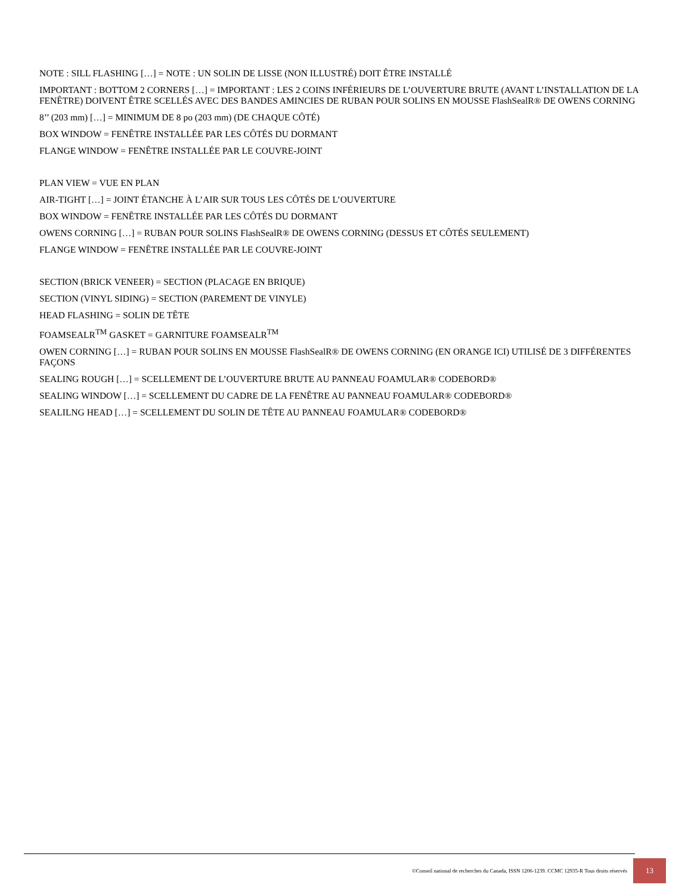NOTE : SILL FLASHING […] = NOTE : UN SOLIN DE LISSE (NON ILLUSTRÉ) DOIT ÊTRE INSTALLÉ
IMPORTANT : BOTTOM 2 CORNERS […] = IMPORTANT : LES 2 COINS INFÉRIEURS DE L’OUVERTURE BRUTE (AVANT L’INSTALLATION DE LA FENÊTRE) DOIVENT ÊTRE SCELLÉS AVEC DES BANDES AMINCIES DE RUBAN POUR SOLINS EN MOUSSE FlashSealR® DE OWENS CORNING
8’’ (203 mm) […] = MINIMUM DE 8 po (203 mm) (DE CHAQUE CÔTÉ)
BOX WINDOW = FENÊTRE INSTALLÉE PAR LES CÔTÉS DU DORMANT
FLANGE WINDOW = FENÊTRE INSTALLÉE PAR LE COUVRE-JOINT
PLAN VIEW = VUE EN PLAN
AIR-TIGHT […] = JOINT ÉTANCHE À L’AIR SUR TOUS LES CÔTÉS DE L’OUVERTURE
BOX WINDOW = FENÊTRE INSTALLÉE PAR LES CÔTÉS DU DORMANT
OWENS CORNING […] = RUBAN POUR SOLINS FlashSealR® DE OWENS CORNING (DESSUS ET CÔTÉS SEULEMENT)
FLANGE WINDOW = FENÊTRE INSTALLÉE PAR LE COUVRE-JOINT
SECTION (BRICK VENEER) = SECTION (PLACAGE EN BRIQUE)
SECTION (VINYL SIDING) = SECTION (PAREMENT DE VINYLE)
HEAD FLASHING = SOLIN DE TÊTE
FOAMSEALR<sup>TM</sup> GASKET = GARNITURE FOAMSEALR<sup>TM</sup>
OWEN CORNING […] = RUBAN POUR SOLINS EN MOUSSE FlashSealR® DE OWENS CORNING (EN ORANGE ICI) UTILISÉ DE 3 DIFFÉRENTES FAÇONS
SEALING ROUGH […] = SCELLEMENT DE L’OUVERTURE BRUTE AU PANNEAU FOAMULAR® CODEBORD®
SEALING WINDOW […] = SCELLEMENT DU CADRE DE LA FENÊTRE AU PANNEAU FOAMULAR® CODEBORD®
SEALILNG HEAD […] = SCELLEMENT DU SOLIN DE TÊTE AU PANNEAU FOAMULAR® CODEBORD®
©Conseil national de recherches du Canada, ISSN 1206-1239. CCMC 12935-R Tous droits réservés
13